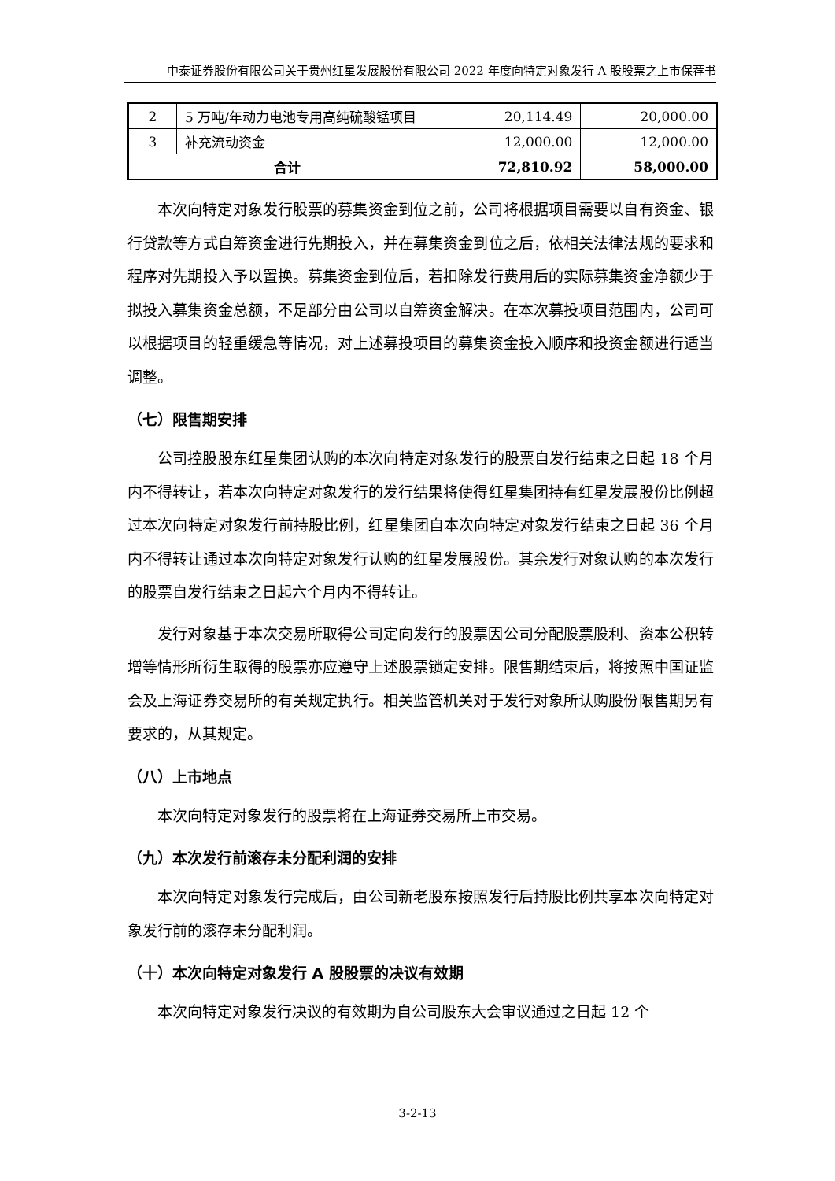中泰证券股份有限公司关于贵州红星发展股份有限公司 2022 年度向特定对象发行 A 股股票之上市保荐书
| 2 | 5 万吨/年动力电池专用高纯硫酸锰项目 | 20,114.49 | 20,000.00 |
| 3 | 补充流动资金 | 12,000.00 | 12,000.00 |
| 合计 | | 72,810.92 | 58,000.00 |
本次向特定对象发行股票的募集资金到位之前，公司将根据项目需要以自有资金、银行贷款等方式自筹资金进行先期投入，并在募集资金到位之后，依相关法律法规的要求和程序对先期投入予以置换。募集资金到位后，若扣除发行费用后的实际募集资金净额少于拟投入募集资金总额，不足部分由公司以自筹资金解决。在本次募投项目范围内，公司可以根据项目的轻重缓急等情况，对上述募投项目的募集资金投入顺序和投资金额进行适当调整。
（七）限售期安排
公司控股股东红星集团认购的本次向特定对象发行的股票自发行结束之日起 18 个月内不得转让，若本次向特定对象发行的发行结果将使得红星集团持有红星发展股份比例超过本次向特定对象发行前持股比例，红星集团自本次向特定对象发行结束之日起 36 个月内不得转让通过本次向特定对象发行认购的红星发展股份。其余发行对象认购的本次发行的股票自发行结束之日起六个月内不得转让。
发行对象基于本次交易所取得公司定向发行的股票因公司分配股票股利、资本公积转增等情形所衍生取得的股票亦应遵守上述股票锁定安排。限售期结束后，将按照中国证监会及上海证券交易所的有关规定执行。相关监管机关对于发行对象所认购股份限售期另有要求的，从其规定。
（八）上市地点
本次向特定对象发行的股票将在上海证券交易所上市交易。
（九）本次发行前滚存未分配利润的安排
本次向特定对象发行完成后，由公司新老股东按照发行后持股比例共享本次向特定对象发行前的滚存未分配利润。
（十）本次向特定对象发行 A 股股票的决议有效期
本次向特定对象发行决议的有效期为自公司股东大会审议通过之日起 12 个
3-2-13